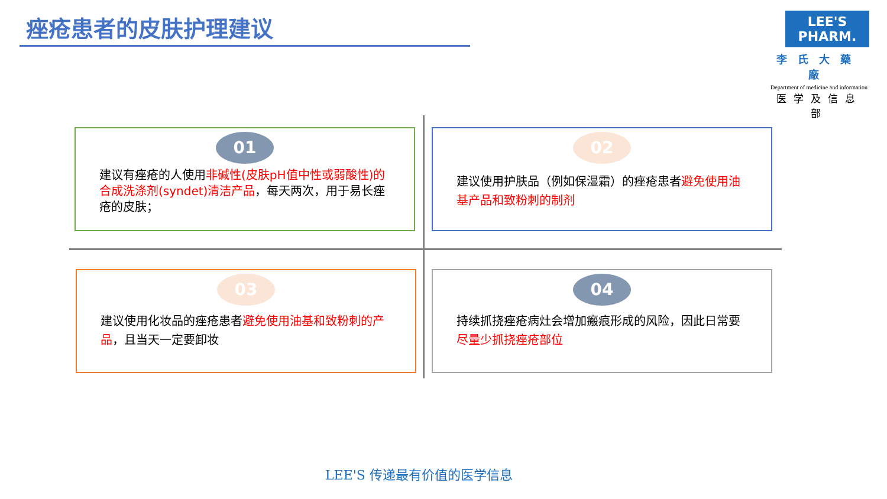痤疮患者的皮肤护理建议
LEE'S PHARM.
李氏大藥廠
Department of medicine and information
医学及信息部
01
建议有痤疮的人使用非碱性(皮肤pH值中性或弱酸性)的合成洗涤剂(syndet)清洁产品，每天两次，用于易长痤疮的皮肤；
02
建议使用护肤品（例如保湿霜）的痤疮患者避免使用油基产品和致粉刺的制剂
03
建议使用化妆品的痤疮患者避免使用油基和致粉刺的产品，且当天一定要卸妆
04
持续抓挠痤疮病灶会增加瘢痕形成的风险，因此日常要尽量少抓挠痤疮部位
LEE'S 传递最有价值的医学信息